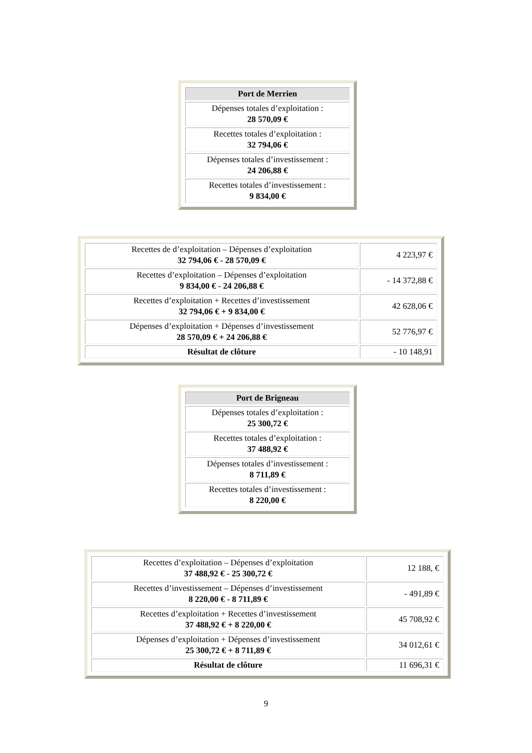| Port de Merrien |
| --- |
| Dépenses totales d’exploitation : 28 570,09 € |
| Recettes totales d’exploitation : 32 794,06 € |
| Dépenses totales d’investissement : 24 206,88 € |
| Recettes totales d’investissement : 9 834,00 € |
| Recettes de d’exploitation – Dépenses d’exploitation 32 794,06 € - 28 570,09 € | 4 223,97 € |
| Recettes d’exploitation – Dépenses d’exploitation 9 834,00 € - 24 206,88 € | - 14 372,88 € |
| Recettes d’exploitation + Recettes d’investissement 32 794,06 € + 9 834,00 € | 42 628,06 € |
| Dépenses d’exploitation + Dépenses d’investissement 28 570,09 € + 24 206,88 € | 52 776,97 € |
| Résultat de clôture | - 10 148,91 |
| Port de Brigneau |
| --- |
| Dépenses totales d’exploitation : 25 300,72 € |
| Recettes totales d’exploitation : 37 488,92 € |
| Dépenses totales d’investissement : 8 711,89 € |
| Recettes totales d’investissement : 8 220,00 € |
| Recettes d’exploitation – Dépenses d’exploitation 37 488,92 € - 25 300,72 € | 12 188, € |
| Recettes d’investissement – Dépenses d’investissement 8 220,00 € - 8 711,89 € | - 491,89 € |
| Recettes d’exploitation + Recettes d’investissement 37 488,92 € + 8 220,00 € | 45 708,92 € |
| Dépenses d’exploitation + Dépenses d’investissement 25 300,72 € + 8 711,89 € | 34 012,61 € |
| Résultat de clôture | 11 696,31 € |
9